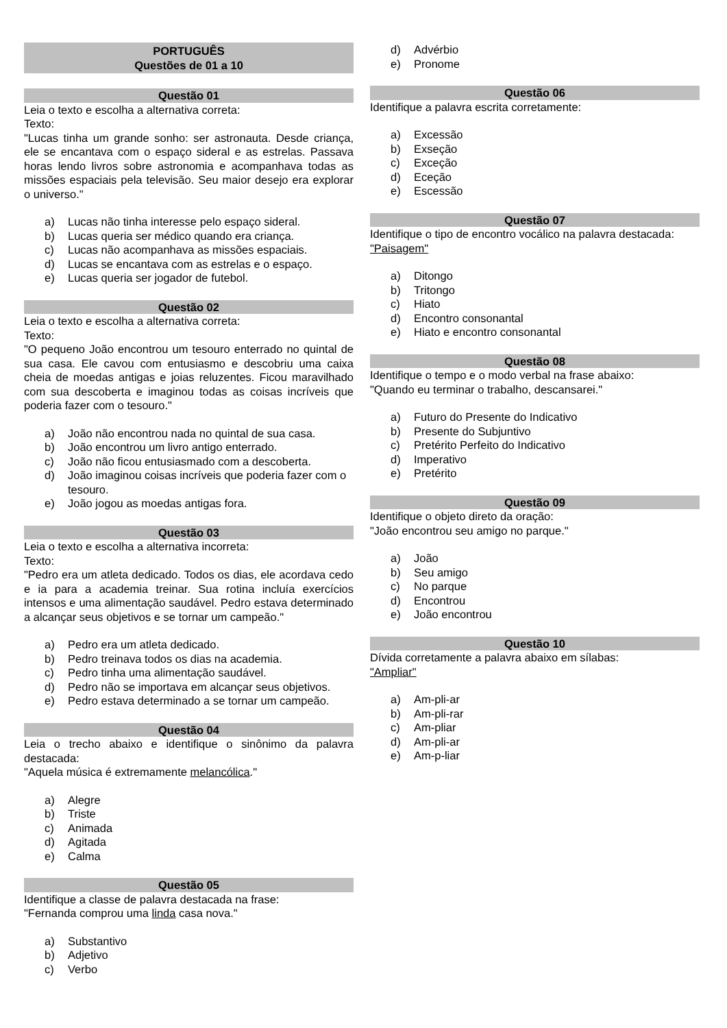PORTUGUÊS
Questões de 01 a 10
Questão 01
Leia o texto e escolha a alternativa correta:
Texto:
"Lucas tinha um grande sonho: ser astronauta. Desde criança, ele se encantava com o espaço sideral e as estrelas. Passava horas lendo livros sobre astronomia e acompanhava todas as missões espaciais pela televisão. Seu maior desejo era explorar o universo."
a) Lucas não tinha interesse pelo espaço sideral.
b) Lucas queria ser médico quando era criança.
c) Lucas não acompanhava as missões espaciais.
d) Lucas se encantava com as estrelas e o espaço.
e) Lucas queria ser jogador de futebol.
Questão 02
Leia o texto e escolha a alternativa correta:
Texto:
"O pequeno João encontrou um tesouro enterrado no quintal de sua casa. Ele cavou com entusiasmo e descobriu uma caixa cheia de moedas antigas e joias reluzentes. Ficou maravilhado com sua descoberta e imaginou todas as coisas incríveis que poderia fazer com o tesouro."
a) João não encontrou nada no quintal de sua casa.
b) João encontrou um livro antigo enterrado.
c) João não ficou entusiasmado com a descoberta.
d) João imaginou coisas incríveis que poderia fazer com o tesouro.
e) João jogou as moedas antigas fora.
Questão 03
Leia o texto e escolha a alternativa incorreta:
Texto:
"Pedro era um atleta dedicado. Todos os dias, ele acordava cedo e ia para a academia treinar. Sua rotina incluía exercícios intensos e uma alimentação saudável. Pedro estava determinado a alcançar seus objetivos e se tornar um campeão."
a) Pedro era um atleta dedicado.
b) Pedro treinava todos os dias na academia.
c) Pedro tinha uma alimentação saudável.
d) Pedro não se importava em alcançar seus objetivos.
e) Pedro estava determinado a se tornar um campeão.
Questão 04
Leia o trecho abaixo e identifique o sinônimo da palavra destacada:
"Aquela música é extremamente melancólica."
a) Alegre
b) Triste
c) Animada
d) Agitada
e) Calma
Questão 05
Identifique a classe de palavra destacada na frase:
"Fernanda comprou uma linda casa nova."
a) Substantivo
b) Adjetivo
c) Verbo
d) Advérbio
e) Pronome
Questão 06
Identifique a palavra escrita corretamente:
a) Excessão
b) Exseção
c) Exceção
d) Eceção
e) Escessão
Questão 07
Identifique o tipo de encontro vocálico na palavra destacada:
"Paisagem"
a) Ditongo
b) Tritongo
c) Hiato
d) Encontro consonantal
e) Hiato e encontro consonantal
Questão 08
Identifique o tempo e o modo verbal na frase abaixo:
"Quando eu terminar o trabalho, descansarei."
a) Futuro do Presente do Indicativo
b) Presente do Subjuntivo
c) Pretérito Perfeito do Indicativo
d) Imperativo
e) Pretérito
Questão 09
Identifique o objeto direto da oração:
"João encontrou seu amigo no parque."
a) João
b) Seu amigo
c) No parque
d) Encontrou
e) João encontrou
Questão 10
Dívida corretamente a palavra abaixo em sílabas:
"Ampliar"
a) Am-pli-ar
b) Am-pli-rar
c) Am-pliar
d) Am-pli-ar
e) Am-p-liar